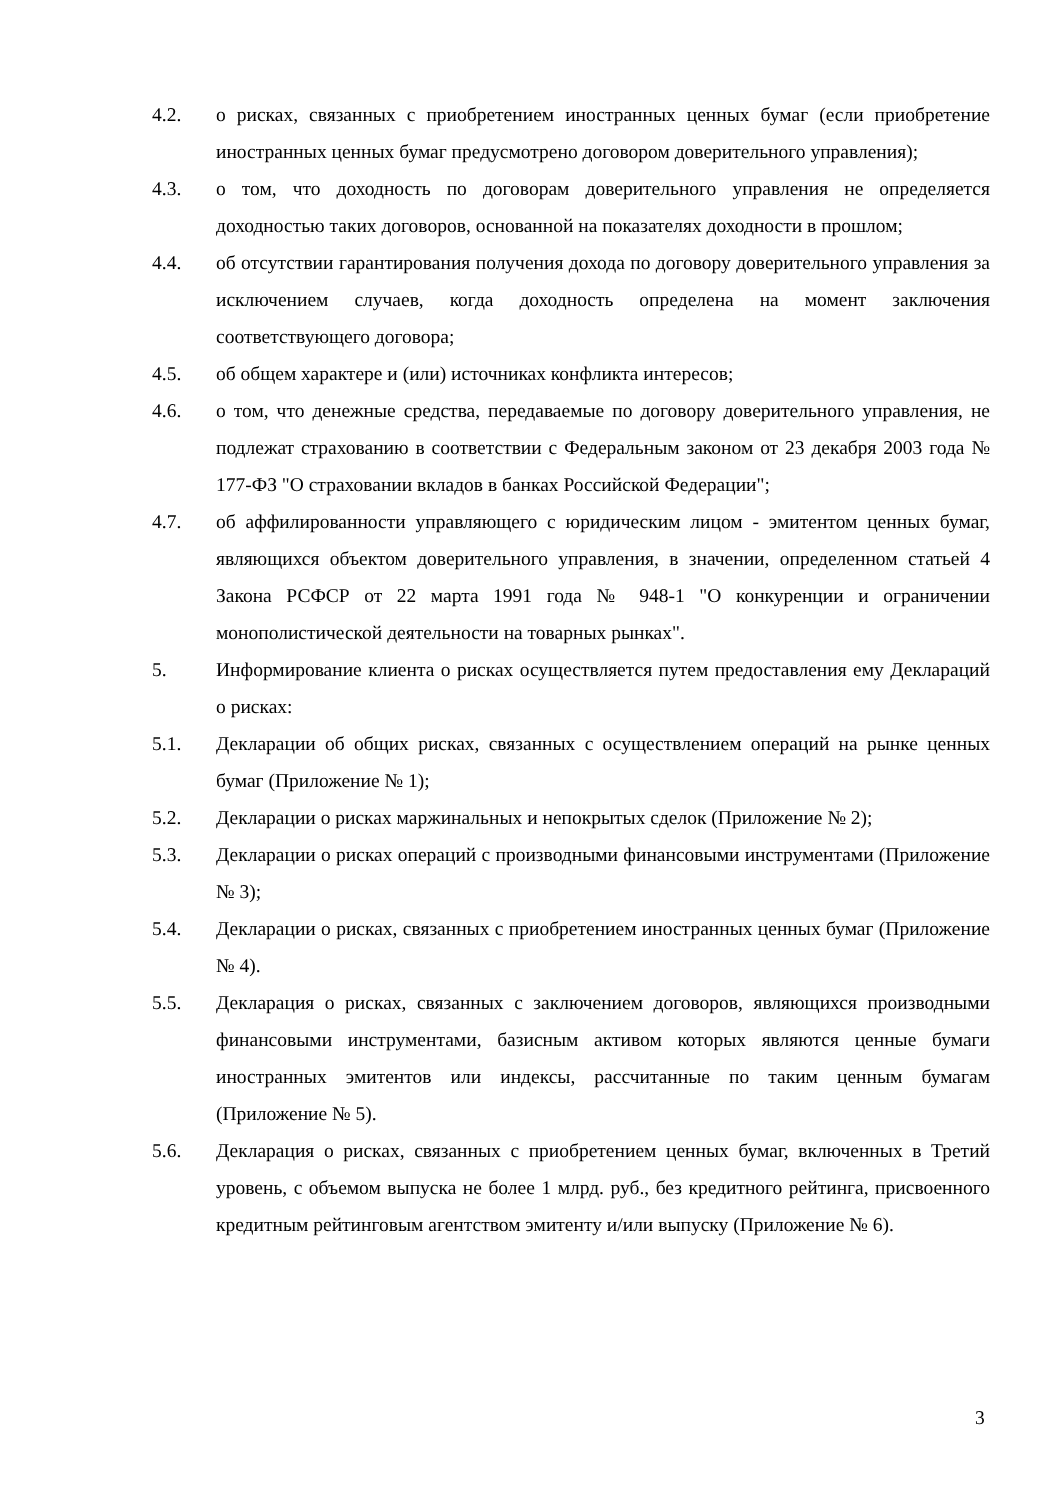4.2. о рисках, связанных с приобретением иностранных ценных бумаг (если приобретение иностранных ценных бумаг предусмотрено договором доверительного управления);
4.3. о том, что доходность по договорам доверительного управления не определяется доходностью таких договоров, основанной на показателях доходности в прошлом;
4.4. об отсутствии гарантирования получения дохода по договору доверительного управления за исключением случаев, когда доходность определена на момент заключения соответствующего договора;
4.5. об общем характере и (или) источниках конфликта интересов;
4.6. о том, что денежные средства, передаваемые по договору доверительного управления, не подлежат страхованию в соответствии с Федеральным законом от 23 декабря 2003 года № 177-ФЗ "О страховании вкладов в банках Российской Федерации";
4.7. об аффилированности управляющего с юридическим лицом - эмитентом ценных бумаг, являющихся объектом доверительного управления, в значении, определенном статьей 4 Закона РСФСР от 22 марта 1991 года № 948-1 "О конкуренции и ограничении монополистической деятельности на товарных рынках".
5. Информирование клиента о рисках осуществляется путем предоставления ему Деклараций о рисках:
5.1. Декларации об общих рисках, связанных с осуществлением операций на рынке ценных бумаг (Приложение № 1);
5.2. Декларации о рисках маржинальных и непокрытых сделок (Приложение № 2);
5.3. Декларации о рисках операций с производными финансовыми инструментами (Приложение № 3);
5.4. Декларации о рисках, связанных с приобретением иностранных ценных бумаг (Приложение № 4).
5.5. Декларация о рисках, связанных с заключением договоров, являющихся производными финансовыми инструментами, базисным активом которых являются ценные бумаги иностранных эмитентов или индексы, рассчитанные по таким ценным бумагам (Приложение № 5).
5.6. Декларация о рисках, связанных с приобретением ценных бумаг, включенных в Третий уровень, с объемом выпуска не более 1 млрд. руб., без кредитного рейтинга, присвоенного кредитным рейтинговым агентством эмитенту и/или выпуску (Приложение № 6).
3